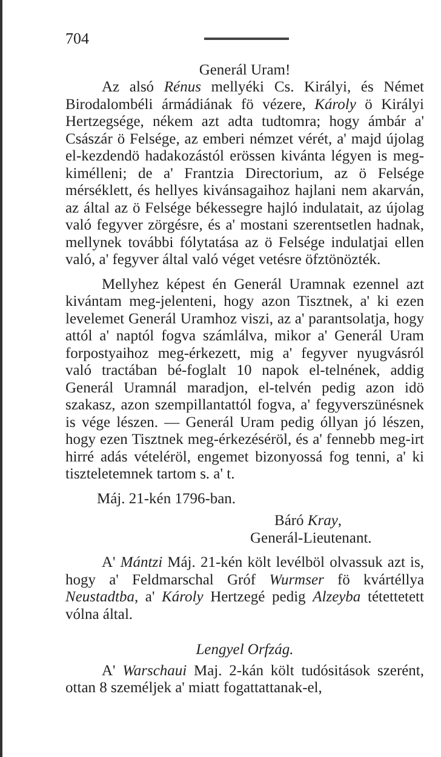704
Generál Uram!
Az alsó Rénus mellyéki Cs. Királyi, és Német Birodalombéli ármádiának fö vézere, Károly ö Királyi Hertzegsége, nékem azt adta tudtomra; hogy ámbár a' Császár ö Felsége, az emberi némzet vérét, a' majd újolag el-kezdendö hadakozástól erössen kivánta légyen is meg-kimélleni; de a' Frantzia Directorium, az ö Felsége mérséklett, és hellyes kivánsagaihoz hajlani nem akarván, az által az ö Felsége békessegre hajló indulatait, az újolag való fegyver zörgésre, és a' mostani szerentsetlen hadnak, mellynek további fólytatása az ö Felsége indulatjai ellen való, a' fegyver által való véget vetésre öfztönözték.
Mellyhez képest én Generál Uramnak ezennel azt kivántam meg-jelenteni, hogy azon Tisztnek, a' ki ezen levelemet Generál Uramhoz viszi, az a' parantsolatja, hogy attól a' naptól fogva számlálva, mikor a' Generál Uram forpostyaihoz meg-érkezett, mig a' fegyver nyugvásról való tractában bé-foglalt 10 napok el-telnének, addig Generál Uramnál maradjon, el-telvén pedig azon idö szakasz, azon szempillantattól fogva, a' fegyverszünésnek is vége lészen. — Generál Uram pedig óllyan jó lészen, hogy ezen Tisztnek meg-érkezéséröl, és a' fennebb meg-irt hirré adás vételéröl, engemet bizonyossá fog tenni, a' ki tisztele­temnek tartom s. a' t.
Máj. 21-kén 1796-ban.
Báró Kray,
Generál-Lieutenant.
A' Mántzi Máj. 21-kén költ levélböl olvassuk azt is, hogy a' Feldmarschal Gróf Wurmser fö kvártéllya Neustadtba, a' Károly Hertzegé pedig Alzeyba tétettetett vólna által.
Lengyel Orfzág.
A' Warschaui Maj. 2-kán költ tudósitások szerént, ottan 8 személjek a' miatt fogattattanak-el,